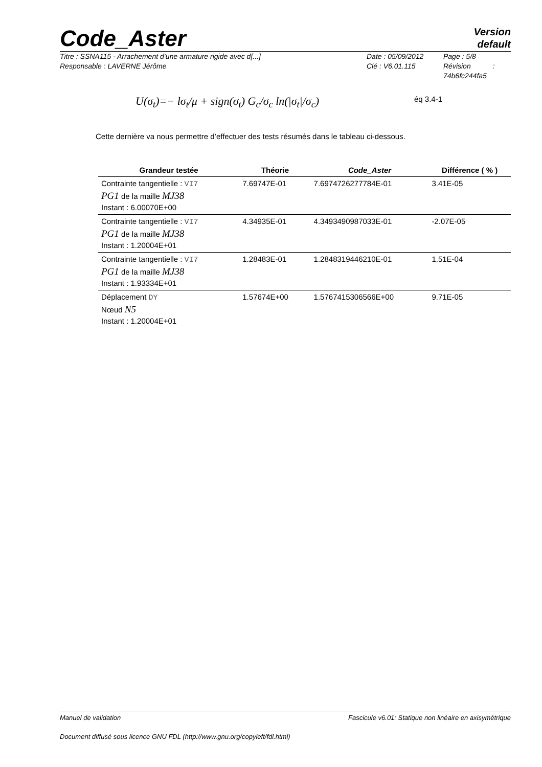Code_Aster
Version
default
Titre : SSNA115 - Arrachement d’une armature rigide avec d[...]
Responsable : LAVERNE Jérôme
Date : 05/09/2012
Clé : V6.01.115
Page : 5/8
Révision :
74b6fc244fa5
U(σ<sub>t</sub>)=− lσ<sub>t</sub>/μ + sign(σ<sub>t</sub>) G<sub>c</sub>/σ<sub>c</sub> ln(|σ<sub>t</sub>|/σ<sub>c</sub>) éq 3.4-1
Cette dernière va nous permettre d’effectuer des tests résumés dans le tableau ci-dessous.
| Grandeur testée | Théorie | Code_Aster | Différence ( % ) |
| --- | --- | --- | --- |
| Contrainte tangentielle : VI7 PG1 de la maille MJ38 Instant : 6.00070E+00 | 7.69747E-01 | 7.6974726277784E-01 | 3.41E-05 |
| Contrainte tangentielle : VI7 PG1 de la maille MJ38 Instant : 1.20004E+01 | 4.34935E-01 | 4.3493490987033E-01 | -2.07E-05 |
| Contrainte tangentielle : VI7 PG1 de la maille MJ38 Instant : 1.93334E+01 | 1.28483E-01 | 1.2848319446210E-01 | 1.51E-04 |
| Déplacement DY Nœud N5 Instant : 1.20004E+01 | 1.57674E+00 | 1.5767415306566E+00 | 9.71E-05 |
Manuel de validation Fascicule v6.01: Statique non linéaire en axisymétrique
Document diffusé sous licence GNU FDL (http://www.gnu.org/copyleft/fdl.html)